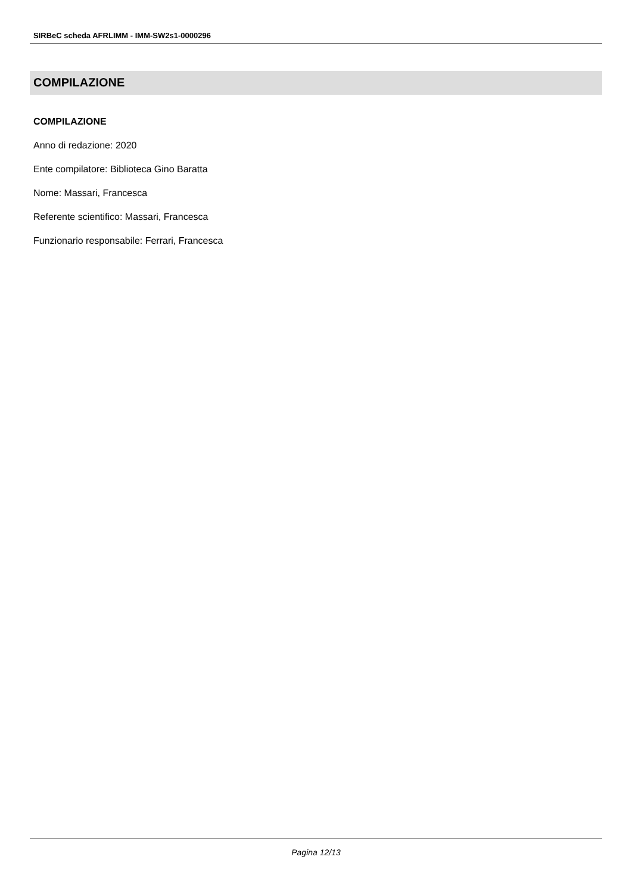SIRBeC scheda AFRLIMM - IMM-SW2s1-0000296
COMPILAZIONE
COMPILAZIONE
Anno di redazione: 2020
Ente compilatore: Biblioteca Gino Baratta
Nome: Massari, Francesca
Referente scientifico: Massari, Francesca
Funzionario responsabile: Ferrari, Francesca
Pagina 12/13